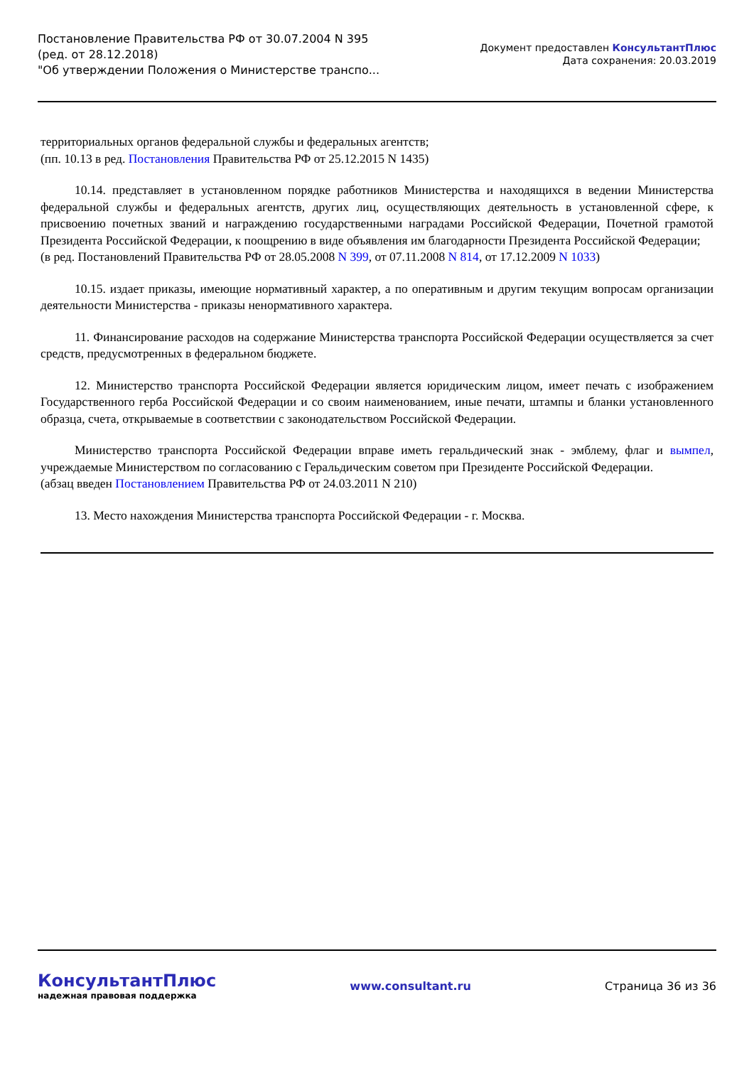Постановление Правительства РФ от 30.07.2004 N 395
(ред. от 28.12.2018)
"Об утверждении Положения о Министерстве транспо...
Документ предоставлен КонсультантПлюс
Дата сохранения: 20.03.2019
территориальных органов федеральной службы и федеральных агентств;
(пп. 10.13 в ред. Постановления Правительства РФ от 25.12.2015 N 1435)
10.14. представляет в установленном порядке работников Министерства и находящихся в ведении Министерства федеральной службы и федеральных агентств, других лиц, осуществляющих деятельность в установленной сфере, к присвоению почетных званий и награждению государственными наградами Российской Федерации, Почетной грамотой Президента Российской Федерации, к поощрению в виде объявления им благодарности Президента Российской Федерации;
(в ред. Постановлений Правительства РФ от 28.05.2008 N 399, от 07.11.2008 N 814, от 17.12.2009 N 1033)
10.15. издает приказы, имеющие нормативный характер, а по оперативным и другим текущим вопросам организации деятельности Министерства - приказы ненормативного характера.
11. Финансирование расходов на содержание Министерства транспорта Российской Федерации осуществляется за счет средств, предусмотренных в федеральном бюджете.
12. Министерство транспорта Российской Федерации является юридическим лицом, имеет печать с изображением Государственного герба Российской Федерации и со своим наименованием, иные печати, штампы и бланки установленного образца, счета, открываемые в соответствии с законодательством Российской Федерации.
Министерство транспорта Российской Федерации вправе иметь геральдический знак - эмблему, флаг и вымпел, учреждаемые Министерством по согласованию с Геральдическим советом при Президенте Российской Федерации.
(абзац введен Постановлением Правительства РФ от 24.03.2011 N 210)
13. Место нахождения Министерства транспорта Российской Федерации - г. Москва.
КонсультантПлюс
надежная правовая поддержка
www.consultant.ru Страница 36 из 36